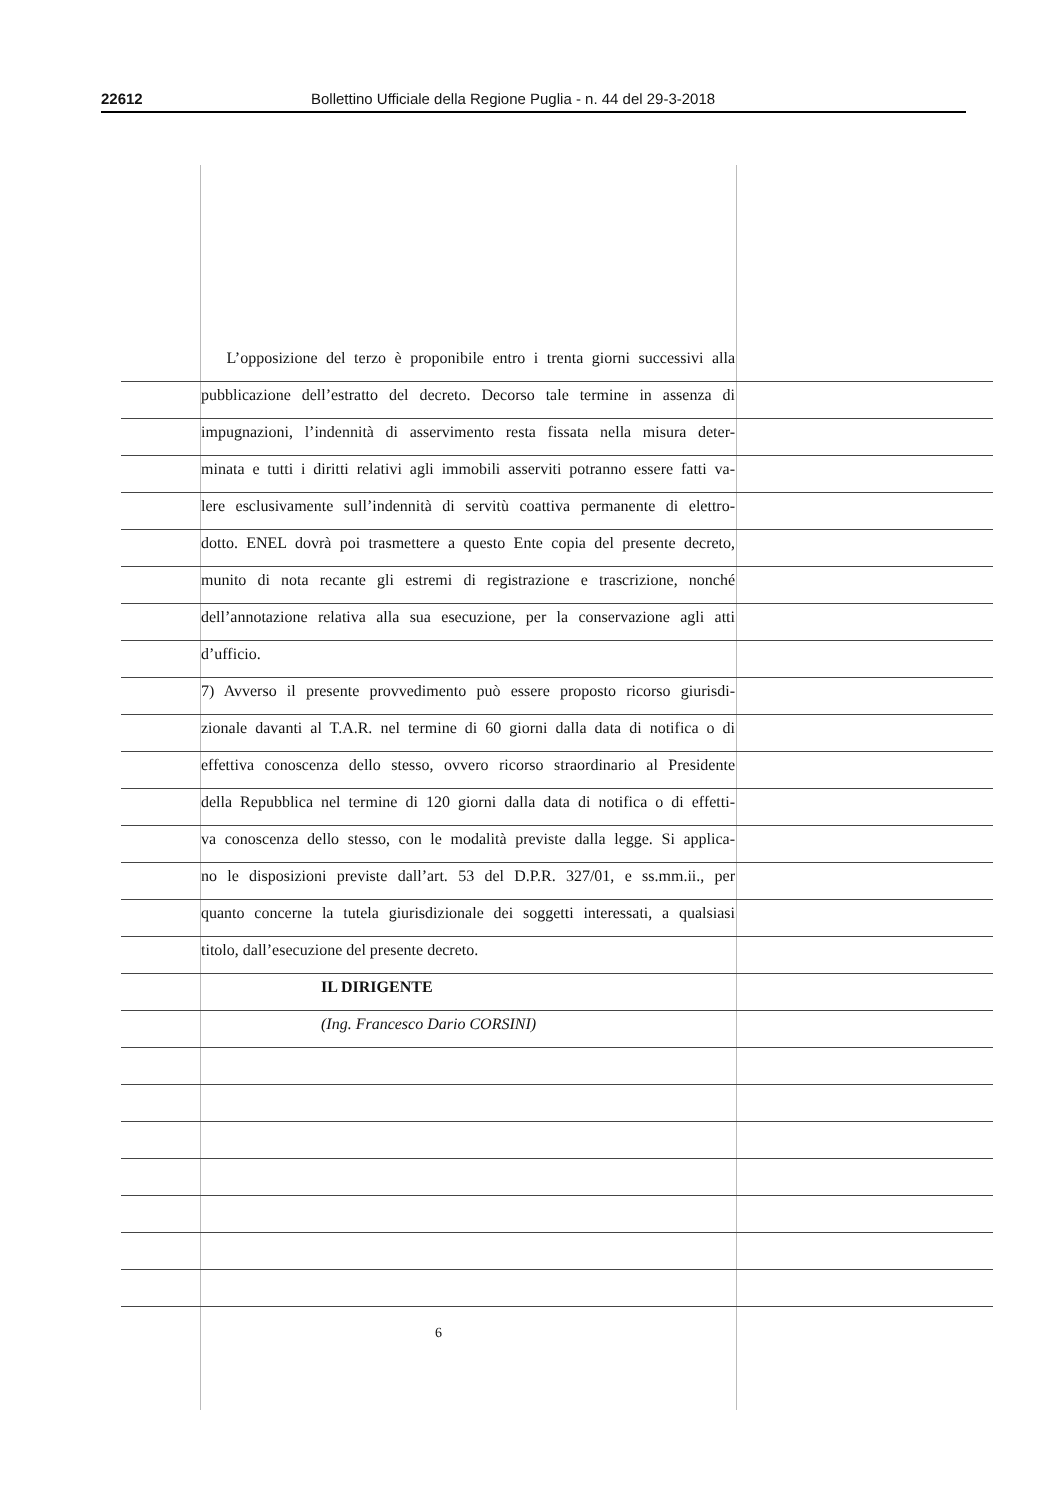22612 Bollettino Ufficiale della Regione Puglia - n. 44 del 29-3-2018
L’opposizione del terzo è proponibile entro i trenta giorni successivi alla
pubblicazione dell’estratto del decreto. Decorso tale termine in assenza di
impugnazioni, l’indennità di asservimento resta fissata nella misura deter-
minata e tutti i diritti relativi agli immobili asserviti potranno essere fatti va-
lere esclusivamente sull’indennità di servitù coattiva permanente di elettro-
dotto. ENEL dovrà poi trasmettere a questo Ente copia del presente decreto,
munito di nota recante gli estremi di registrazione e trascrizione, nonché
dell’annotazione relativa alla sua esecuzione, per la conservazione agli atti
d’ufficio.
7) Avverso il presente provvedimento può essere proposto ricorso giurisdi-
zionale davanti al T.A.R. nel termine di 60 giorni dalla data di notifica o di
effettiva conoscenza dello stesso, ovvero ricorso straordinario al Presidente
della Repubblica nel termine di 120 giorni dalla data di notifica o di effetti-
va conoscenza dello stesso, con le modalità previste dalla legge. Si applica-
no le disposizioni previste dall’art. 53 del D.P.R. 327/01, e ss.mm.ii., per
quanto concerne la tutela giurisdizionale dei soggetti interessati, a qualsiasi
titolo, dall’esecuzione del presente decreto.
IL DIRIGENTE
(Ing. Francesco Dario CORSINI)
6